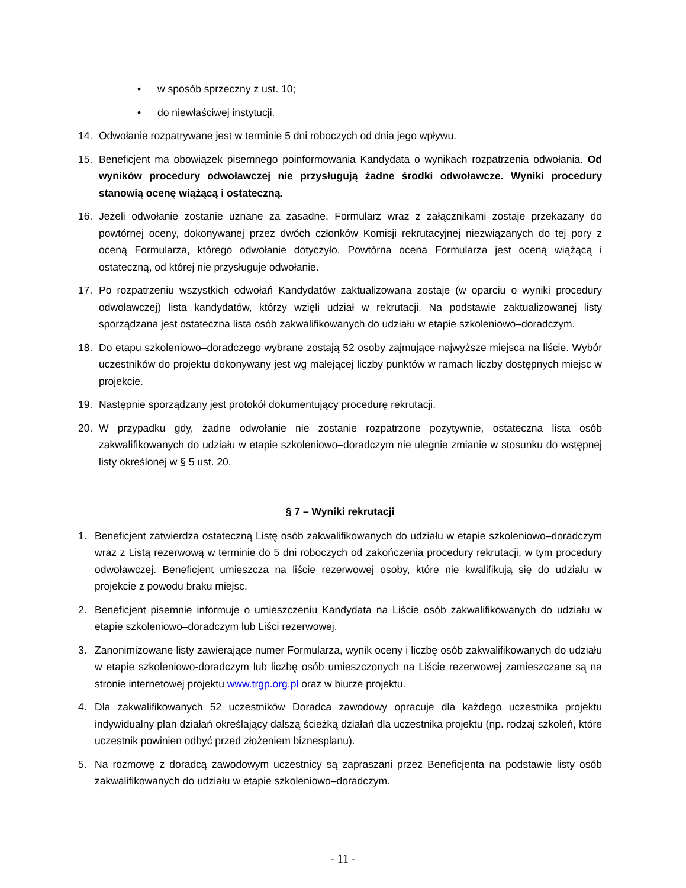• w sposób sprzeczny z ust. 10;
• do niewłaściwej instytucji.
14. Odwołanie rozpatrywane jest w terminie 5 dni roboczych od dnia jego wpływu.
15. Beneficjent ma obowiązek pisemnego poinformowania Kandydata o wynikach rozpatrzenia odwołania. Od wyników procedury odwoławczej nie przysługują żadne środki odwoławcze. Wyniki procedury stanowią ocenę wiążącą i ostateczną.
16. Jeżeli odwołanie zostanie uznane za zasadne, Formularz wraz z załącznikami zostaje przekazany do powtórnej oceny, dokonywanej przez dwóch członków Komisji rekrutacyjnej niezwiązanych do tej pory z oceną Formularza, którego odwołanie dotyczyło. Powtórna ocena Formularza jest oceną wiążącą i ostateczną, od której nie przysługuje odwołanie.
17. Po rozpatrzeniu wszystkich odwołań Kandydatów zaktualizowana zostaje (w oparciu o wyniki procedury odwoławczej) lista kandydatów, którzy wzięli udział w rekrutacji. Na podstawie zaktualizowanej listy sporządzana jest ostateczna lista osób zakwalifikowanych do udziału w etapie szkoleniowo–doradczym.
18. Do etapu szkoleniowo–doradczego wybrane zostają 52 osoby zajmujące najwyższe miejsca na liście. Wybór uczestników do projektu dokonywany jest wg malejącej liczby punktów w ramach liczby dostępnych miejsc w projekcie.
19. Następnie sporządzany jest protokół dokumentujący procedurę rekrutacji.
20. W przypadku gdy, żadne odwołanie nie zostanie rozpatrzone pozytywnie, ostateczna lista osób zakwalifikowanych do udziału w etapie szkoleniowo–doradczym nie ulegnie zmianie w stosunku do wstępnej listy określonej w § 5 ust. 20.
§ 7 – Wyniki rekrutacji
1. Beneficjent zatwierdza ostateczną Listę osób zakwalifikowanych do udziału w etapie szkoleniowo–doradczym wraz z Listą rezerwową w terminie do 5 dni roboczych od zakończenia procedury rekrutacji, w tym procedury odwoławczej. Beneficjent umieszcza na liście rezerwowej osoby, które nie kwalifikują się do udziału w projekcie z powodu braku miejsc.
2. Beneficjent pisemnie informuje o umieszczeniu Kandydata na Liście osób zakwalifikowanych do udziału w etapie szkoleniowo–doradczym lub Liści rezerwowej.
3. Zanonimizowane listy zawierające numer Formularza, wynik oceny i liczbę osób zakwalifikowanych do udziału w etapie szkoleniowo-doradczym lub liczbę osób umieszczonych na Liście rezerwowej zamieszczane są na stronie internetowej projektu www.trgp.org.pl oraz w biurze projektu.
4. Dla zakwalifikowanych 52 uczestników Doradca zawodowy opracuje dla każdego uczestnika projektu indywidualny plan działań określający dalszą ścieżką działań dla uczestnika projektu (np. rodzaj szkoleń, które uczestnik powinien odbyć przed złożeniem biznesplanu).
5. Na rozmowę z doradcą zawodowym uczestnicy są zapraszani przez Beneficjenta na podstawie listy osób zakwalifikowanych do udziału w etapie szkoleniowo–doradczym.
- 11 -